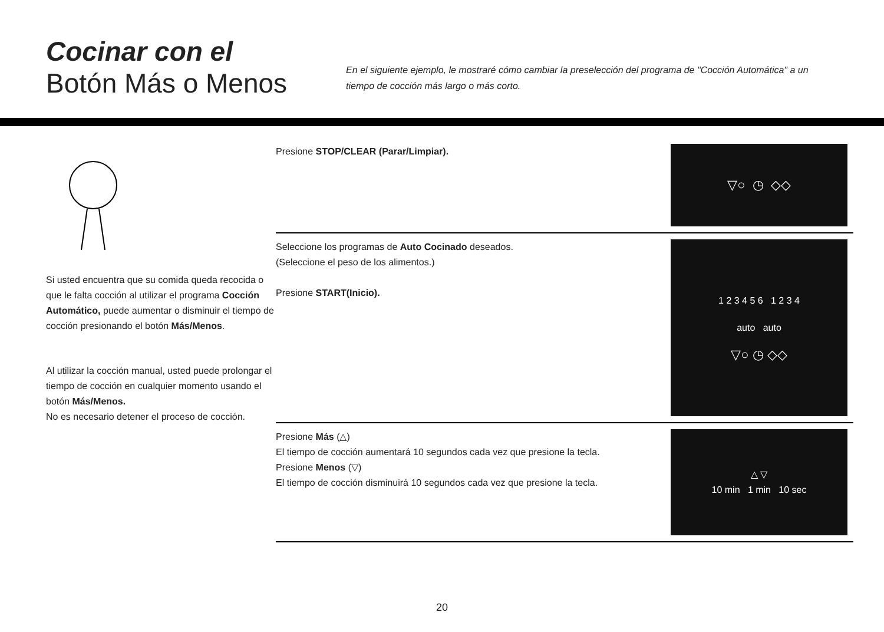Cocinar con el
Botón Más o Menos
En el siguiente ejemplo, le mostraré cómo cambiar la preselección del programa de "Cocción Automática" a un tiempo de cocción más largo o más corto.
Si usted encuentra que su comida queda recocida o que le falta cocción al utilizar el programa Cocción Automático, puede aumentar o disminuir el tiempo de cocción presionando el botón Más/Menos.
Al utilizar la cocción manual, usted puede prolongar el tiempo de cocción en cualquier momento usando el botón Más/Menos.
No es necesario detener el proceso de cocción.
Presione STOP/CLEAR (Parar/Limpiar).
▽○ ◷ ◇◇
Seleccione los programas de Auto Cocinado deseados.
(Seleccione el peso de los alimentos.)
Presione START(Inicio).
1 2 3 4 5 6 1 2 3 4
auto auto
▽○ ◷ ◇◇
Presione Más (△)
El tiempo de cocción aumentará 10 segundos cada vez que presione la tecla.
Presione Menos (▽)
El tiempo de cocción disminuirá 10 segundos cada vez que presione la tecla.
△ ▽
10 min 1 min 10 sec
20